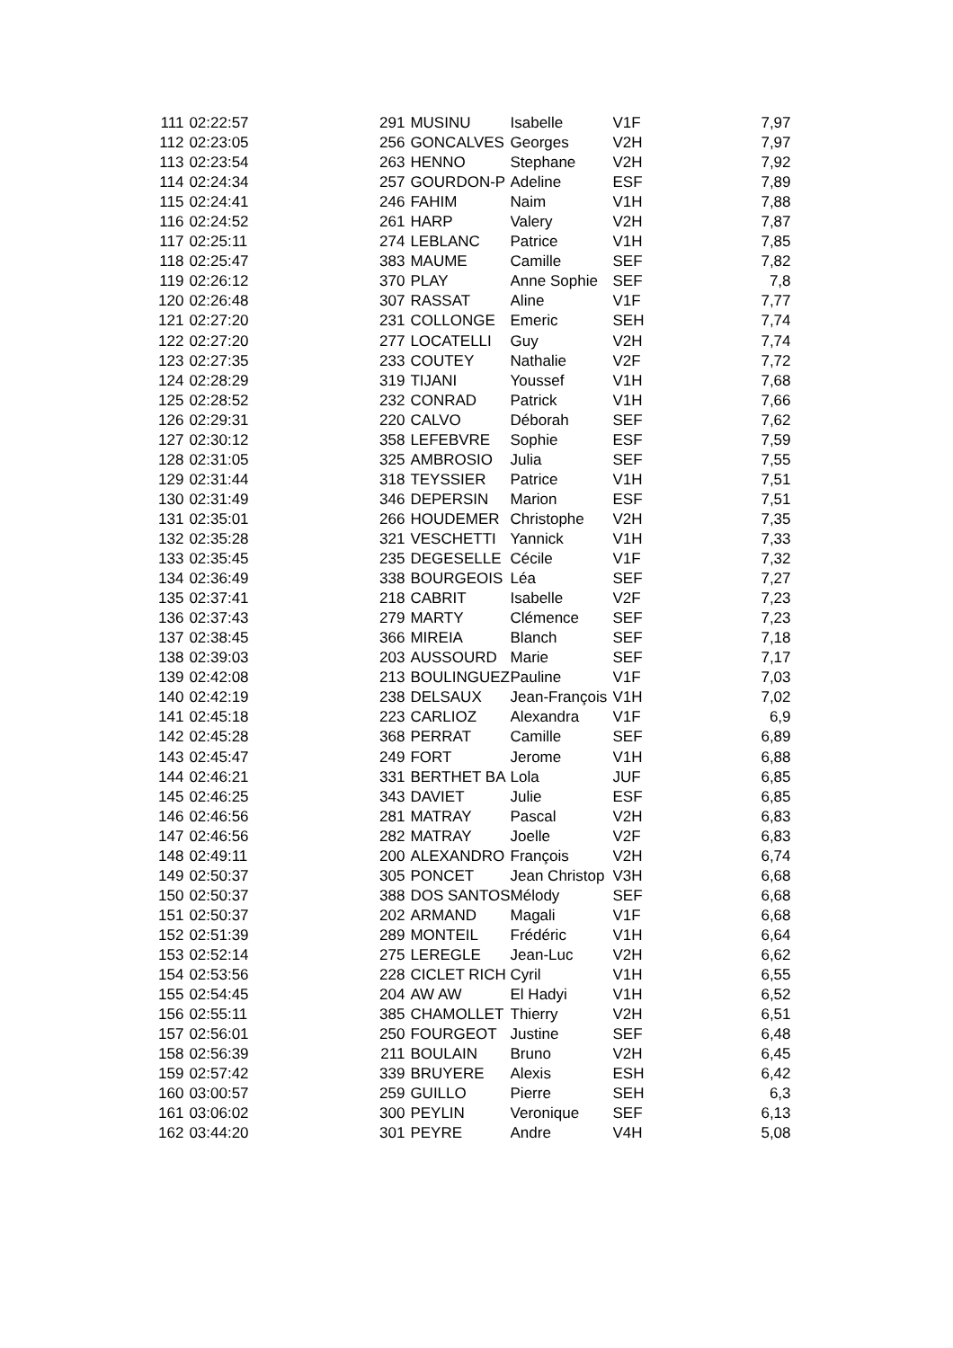| 111 | 02:22:57 | 291 | MUSINU | Isabelle | V1F | 7,97 |
| 112 | 02:23:05 | 256 | GONCALVES | Georges | V2H | 7,97 |
| 113 | 02:23:54 | 263 | HENNO | Stephane | V2H | 7,92 |
| 114 | 02:24:34 | 257 | GOURDON-P | Adeline | ESF | 7,89 |
| 115 | 02:24:41 | 246 | FAHIM | Naim | V1H | 7,88 |
| 116 | 02:24:52 | 261 | HARP | Valery | V2H | 7,87 |
| 117 | 02:25:11 | 274 | LEBLANC | Patrice | V1H | 7,85 |
| 118 | 02:25:47 | 383 | MAUME | Camille | SEF | 7,82 |
| 119 | 02:26:12 | 370 | PLAY | Anne Sophie | SEF | 7,8 |
| 120 | 02:26:48 | 307 | RASSAT | Aline | V1F | 7,77 |
| 121 | 02:27:20 | 231 | COLLONGE | Emeric | SEH | 7,74 |
| 122 | 02:27:20 | 277 | LOCATELLI | Guy | V2H | 7,74 |
| 123 | 02:27:35 | 233 | COUTEY | Nathalie | V2F | 7,72 |
| 124 | 02:28:29 | 319 | TIJANI | Youssef | V1H | 7,68 |
| 125 | 02:28:52 | 232 | CONRAD | Patrick | V1H | 7,66 |
| 126 | 02:29:31 | 220 | CALVO | Déborah | SEF | 7,62 |
| 127 | 02:30:12 | 358 | LEFEBVRE | Sophie | ESF | 7,59 |
| 128 | 02:31:05 | 325 | AMBROSIO | Julia | SEF | 7,55 |
| 129 | 02:31:44 | 318 | TEYSSIER | Patrice | V1H | 7,51 |
| 130 | 02:31:49 | 346 | DEPERSIN | Marion | ESF | 7,51 |
| 131 | 02:35:01 | 266 | HOUDEMER | Christophe | V2H | 7,35 |
| 132 | 02:35:28 | 321 | VESCHETTI | Yannick | V1H | 7,33 |
| 133 | 02:35:45 | 235 | DEGESELLE | Cécile | V1F | 7,32 |
| 134 | 02:36:49 | 338 | BOURGEOIS | Léa | SEF | 7,27 |
| 135 | 02:37:41 | 218 | CABRIT | Isabelle | V2F | 7,23 |
| 136 | 02:37:43 | 279 | MARTY | Clémence | SEF | 7,23 |
| 137 | 02:38:45 | 366 | MIREIA | Blanch | SEF | 7,18 |
| 138 | 02:39:03 | 203 | AUSSOURD | Marie | SEF | 7,17 |
| 139 | 02:42:08 | 213 | BOULINGUEZ | Pauline | V1F | 7,03 |
| 140 | 02:42:19 | 238 | DELSAUX | Jean-François | V1H | 7,02 |
| 141 | 02:45:18 | 223 | CARLIOZ | Alexandra | V1F | 6,9 |
| 142 | 02:45:28 | 368 | PERRAT | Camille | SEF | 6,89 |
| 143 | 02:45:47 | 249 | FORT | Jerome | V1H | 6,88 |
| 144 | 02:46:21 | 331 | BERTHET BA | Lola | JUF | 6,85 |
| 145 | 02:46:25 | 343 | DAVIET | Julie | ESF | 6,85 |
| 146 | 02:46:56 | 281 | MATRAY | Pascal | V2H | 6,83 |
| 147 | 02:46:56 | 282 | MATRAY | Joelle | V2F | 6,83 |
| 148 | 02:49:11 | 200 | ALEXANDRO | François | V2H | 6,74 |
| 149 | 02:50:37 | 305 | PONCET | Jean Christop | V3H | 6,68 |
| 150 | 02:50:37 | 388 | DOS SANTOS | Mélody | SEF | 6,68 |
| 151 | 02:50:37 | 202 | ARMAND | Magali | V1F | 6,68 |
| 152 | 02:51:39 | 289 | MONTEIL | Frédéric | V1H | 6,64 |
| 153 | 02:52:14 | 275 | LEREGLE | Jean-Luc | V2H | 6,62 |
| 154 | 02:53:56 | 228 | CICLET RICH | Cyril | V1H | 6,55 |
| 155 | 02:54:45 | 204 | AW AW | El Hadyi | V1H | 6,52 |
| 156 | 02:55:11 | 385 | CHAMOLLET | Thierry | V2H | 6,51 |
| 157 | 02:56:01 | 250 | FOURGEOT | Justine | SEF | 6,48 |
| 158 | 02:56:39 | 211 | BOULAIN | Bruno | V2H | 6,45 |
| 159 | 02:57:42 | 339 | BRUYERE | Alexis | ESH | 6,42 |
| 160 | 03:00:57 | 259 | GUILLO | Pierre | SEH | 6,3 |
| 161 | 03:06:02 | 300 | PEYLIN | Veronique | SEF | 6,13 |
| 162 | 03:44:20 | 301 | PEYRE | Andre | V4H | 5,08 |